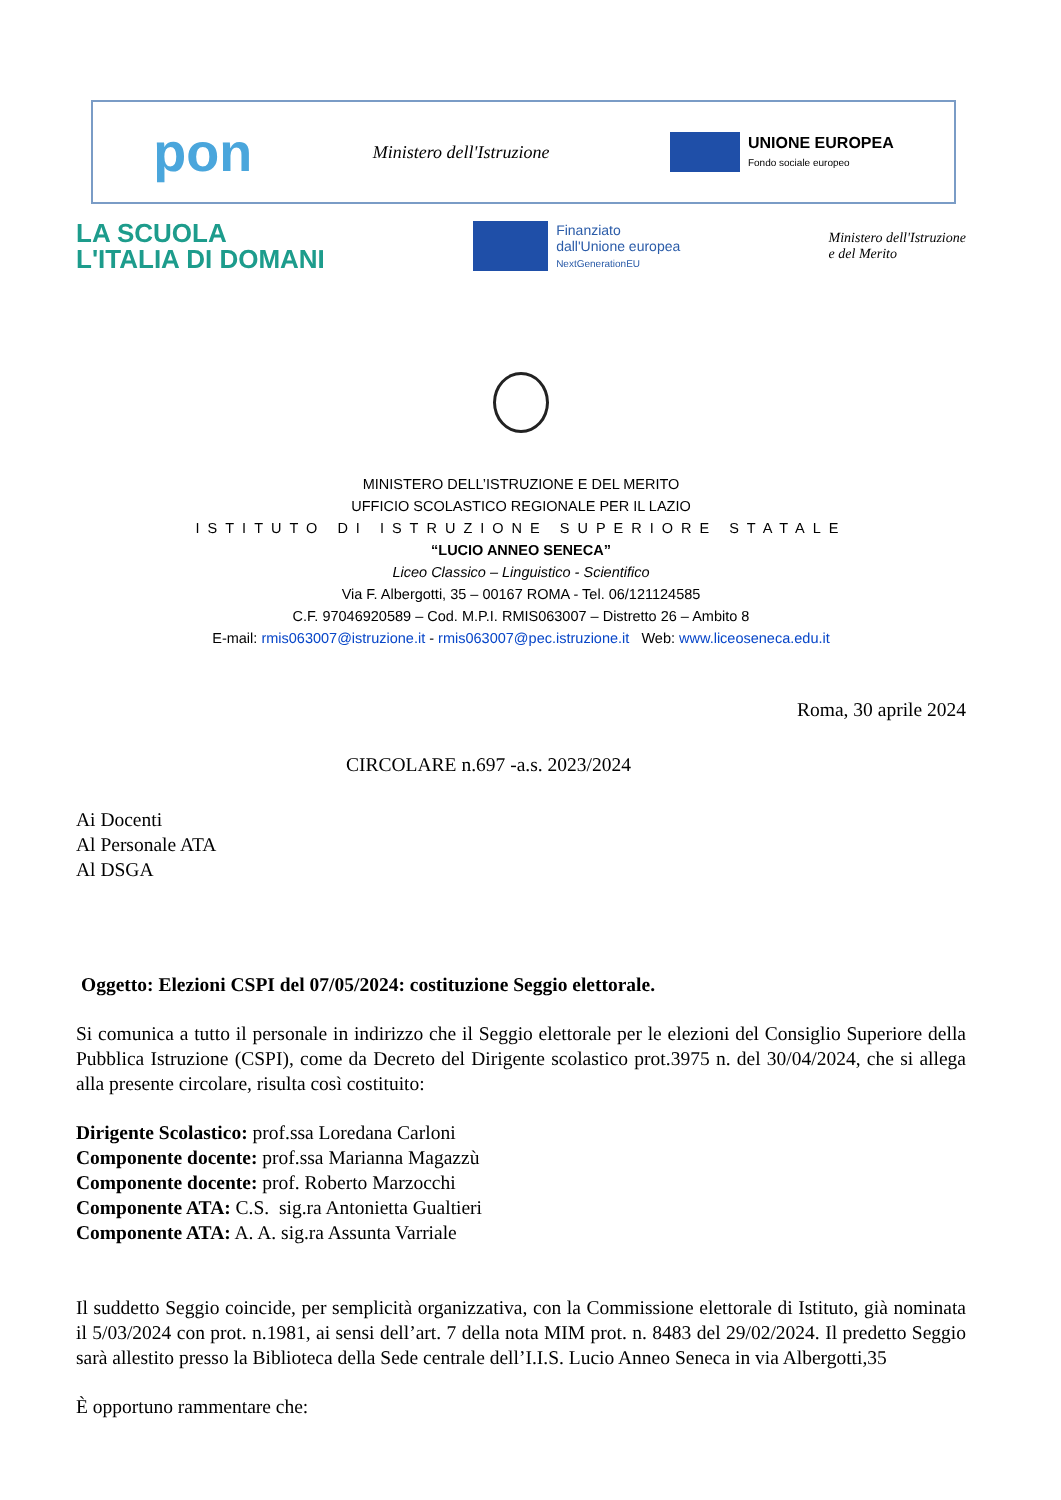pon Ministero dell'Istruzione UNIONE EUROPEA
Fondo sociale europeo
LA SCUOLA
L'ITALIA DI DOMANI
Finanziato
dall'Unione europea
NextGenerationEU
Ministero dell'Istruzione
e del Merito
MINISTERO DELL’ISTRUZIONE E DEL MERITO
UFFICIO SCOLASTICO REGIONALE PER IL LAZIO
ISTITUTO DI ISTRUZIONE SUPERIORE STATALE
“LUCIO ANNEO SENECA”
Liceo Classico – Linguistico - Scientifico
Via F. Albergotti, 35 – 00167 ROMA - Tel. 06/121124585
C.F. 97046920589 – Cod. M.P.I. RMIS063007 – Distretto 26 – Ambito 8
E-mail: rmis063007@istruzione.it - rmis063007@pec.istruzione.it Web: www.liceoseneca.edu.it
Roma, 30 aprile 2024
CIRCOLARE n.697 -a.s. 2023/2024
Ai Docenti
Al Personale ATA
Al DSGA
Oggetto: Elezioni CSPI del 07/05/2024: costituzione Seggio elettorale.
Si comunica a tutto il personale in indirizzo che il Seggio elettorale per le elezioni del Consiglio Superiore della Pubblica Istruzione (CSPI), come da Decreto del Dirigente scolastico prot.3975 n. del 30/04/2024, che si allega alla presente circolare, risulta così costituito:
Dirigente Scolastico: prof.ssa Loredana Carloni
Componente docente: prof.ssa Marianna Magazzù
Componente docente: prof. Roberto Marzocchi
Componente ATA: C.S. sig.ra Antonietta Gualtieri
Componente ATA: A. A. sig.ra Assunta Varriale
Il suddetto Seggio coincide, per semplicità organizzativa, con la Commissione elettorale di Istituto, già nominata il 5/03/2024 con prot. n.1981, ai sensi dell’art. 7 della nota MIM prot. n. 8483 del 29/02/2024. Il predetto Seggio sarà allestito presso la Biblioteca della Sede centrale dell’I.I.S. Lucio Anneo Seneca in via Albergotti,35
È opportuno rammentare che: